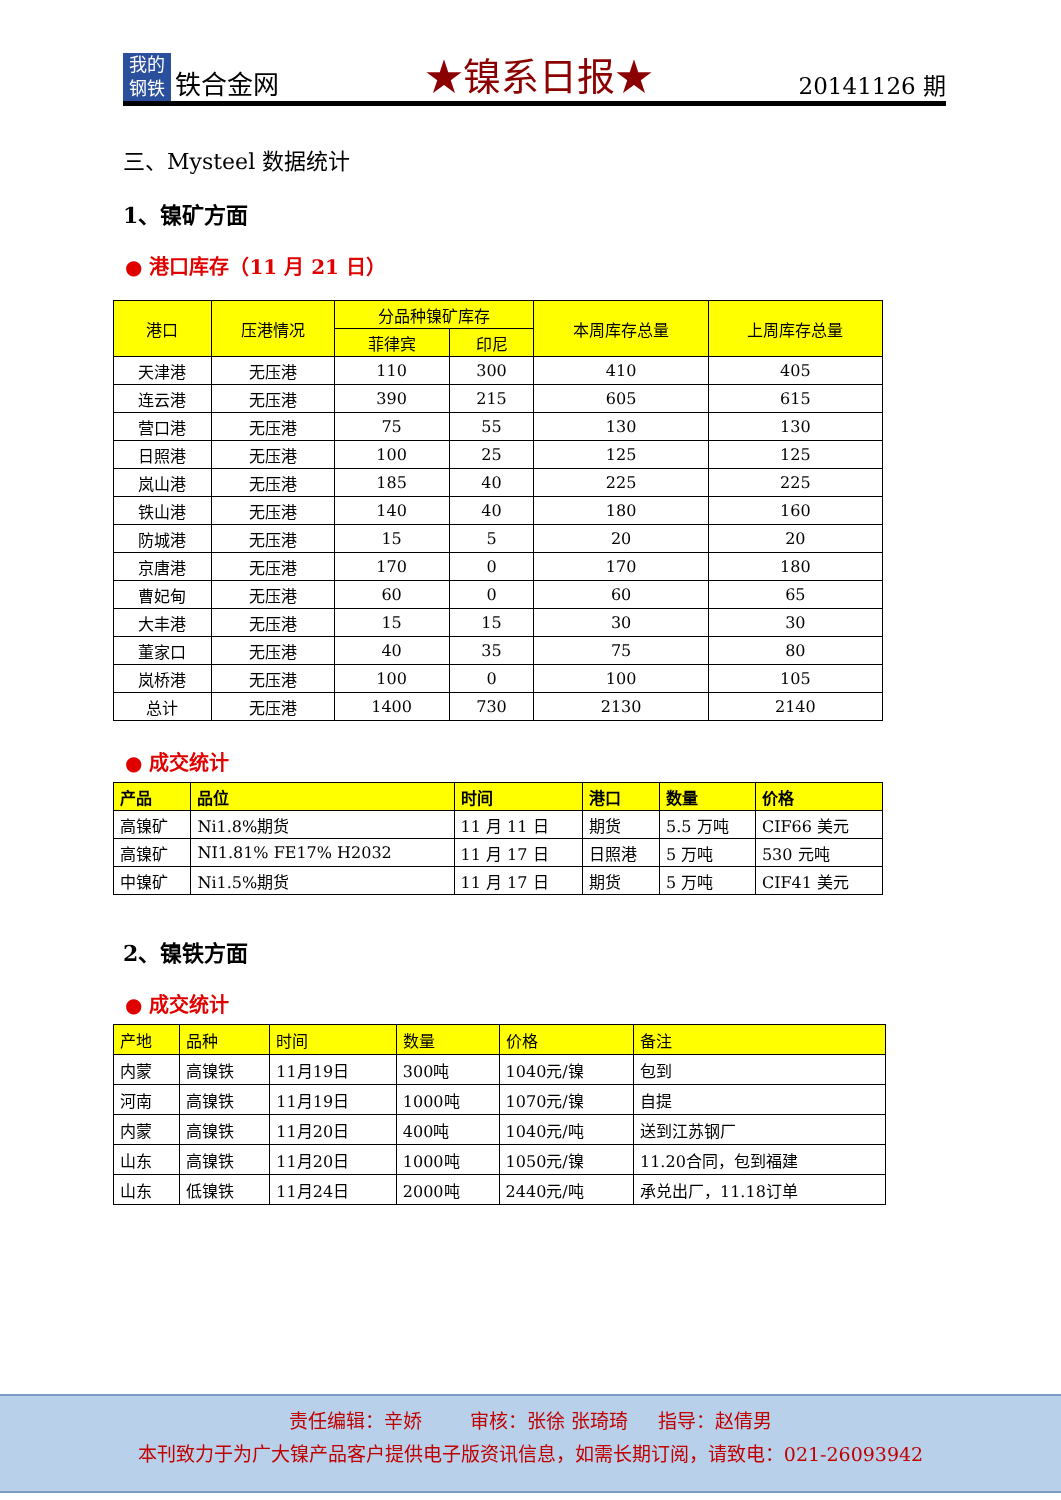我的
钢铁
铁合金网
★镍系日报★
20141126 期
三、Mysteel 数据统计
1、镍矿方面
● 港口库存（11 月 21 日）
| 港口 | 压港情况 | 分品种镍矿库存 | | 本周库存总量 | 上周库存总量 |
| --- | --- | --- | --- | --- | --- |
| | | 菲律宾 | 印尼 | | |
| 天津港 | 无压港 | 110 | 300 | 410 | 405 |
| 连云港 | 无压港 | 390 | 215 | 605 | 615 |
| 营口港 | 无压港 | 75 | 55 | 130 | 130 |
| 日照港 | 无压港 | 100 | 25 | 125 | 125 |
| 岚山港 | 无压港 | 185 | 40 | 225 | 225 |
| 铁山港 | 无压港 | 140 | 40 | 180 | 160 |
| 防城港 | 无压港 | 15 | 5 | 20 | 20 |
| 京唐港 | 无压港 | 170 | 0 | 170 | 180 |
| 曹妃甸 | 无压港 | 60 | 0 | 60 | 65 |
| 大丰港 | 无压港 | 15 | 15 | 30 | 30 |
| 董家口 | 无压港 | 40 | 35 | 75 | 80 |
| 岚桥港 | 无压港 | 100 | 0 | 100 | 105 |
| 总计 | 无压港 | 1400 | 730 | 2130 | 2140 |
● 成交统计
| 产品 | 品位 | 时间 | 港口 | 数量 | 价格 |
| --- | --- | --- | --- | --- | --- |
| 高镍矿 | Ni1.8%期货 | 11 月 11 日 | 期货 | 5.5 万吨 | CIF66 美元 |
| 高镍矿 | NI1.81% FE17% H2032 | 11 月 17 日 | 日照港 | 5 万吨 | 530 元吨 |
| 中镍矿 | Ni1.5%期货 | 11 月 17 日 | 期货 | 5 万吨 | CIF41 美元 |
2、镍铁方面
● 成交统计
| 产地 | 品种 | 时间 | 数量 | 价格 | 备注 |
| --- | --- | --- | --- | --- | --- |
| 内蒙 | 高镍铁 | 11月19日 | 300吨 | 1040元/镍 | 包到 |
| 河南 | 高镍铁 | 11月19日 | 1000吨 | 1070元/镍 | 自提 |
| 内蒙 | 高镍铁 | 11月20日 | 400吨 | 1040元/吨 | 送到江苏钢厂 |
| 山东 | 高镍铁 | 11月20日 | 1000吨 | 1050元/镍 | 11.20合同，包到福建 |
| 山东 | 低镍铁 | 11月24日 | 2000吨 | 2440元/吨 | 承兑出厂，11.18订单 |
责任编辑：辛娇 审核：张徐 张琦琦 指导：赵倩男
本刊致力于为广大镍产品客户提供电子版资讯信息，如需长期订阅，请致电：021-26093942